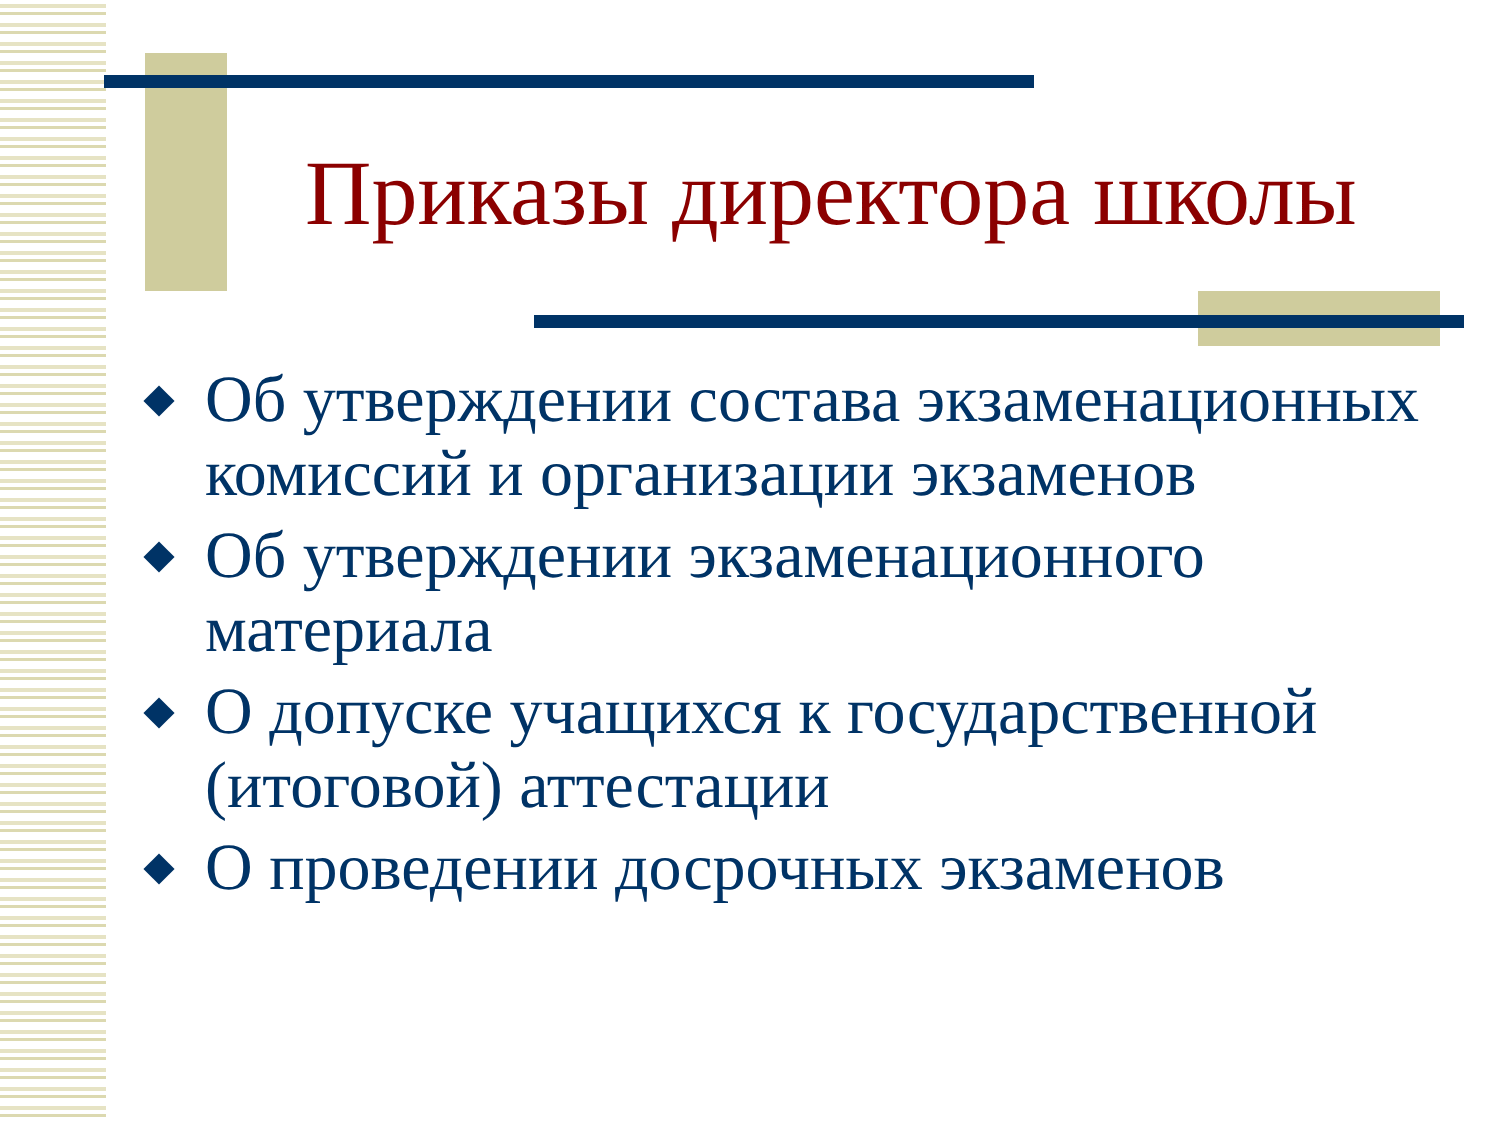Приказы директора школы
Об утверждении состава экзаменационных комиссий и организации экзаменов
Об утверждении экзаменационного материала
О допуске учащихся к государственной (итоговой) аттестации
О проведении досрочных экзаменов